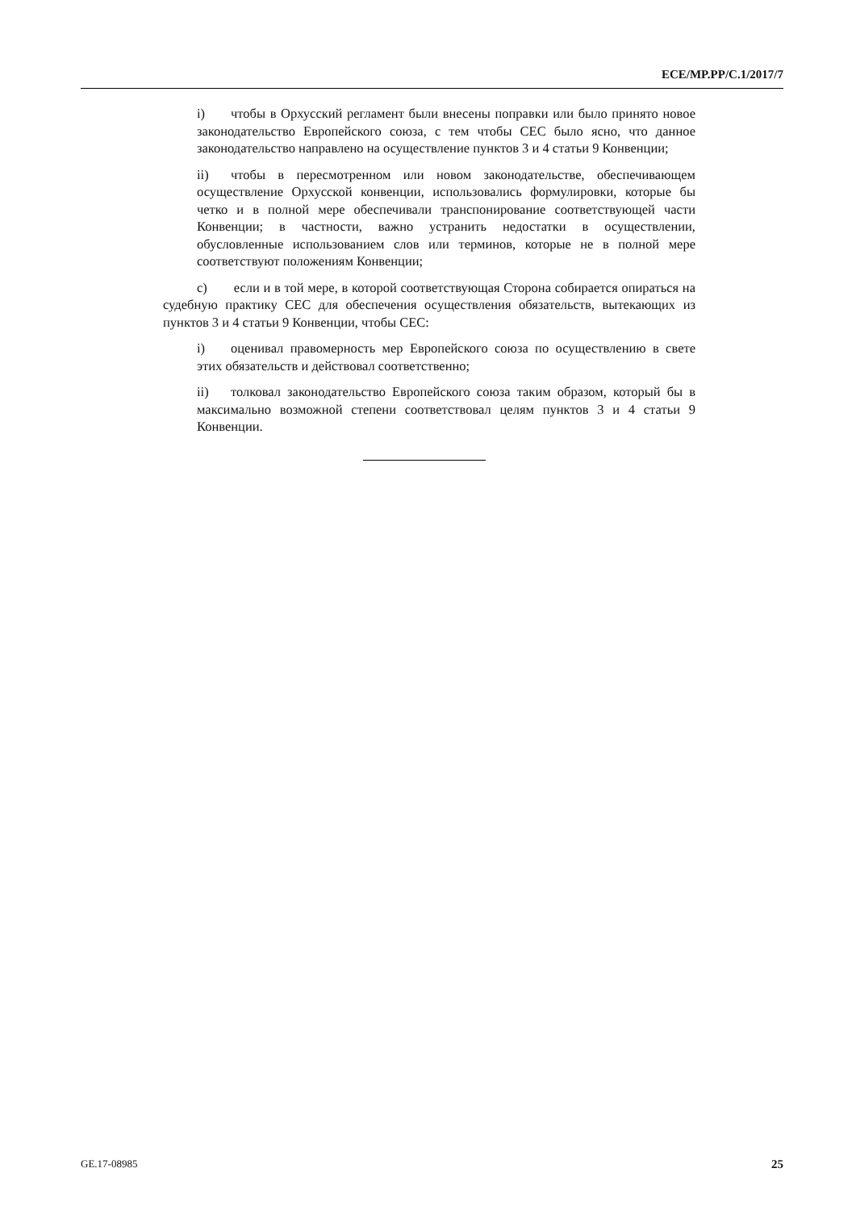ECE/MP.PP/C.1/2017/7
i) чтобы в Орхусский регламент были внесены поправки или было принято новое законодательство Европейского союза, с тем чтобы СЕС было ясно, что данное законодательство направлено на осуществление пунктов 3 и 4 статьи 9 Конвенции;
ii) чтобы в пересмотренном или новом законодательстве, обеспечивающем осуществление Орхусской конвенции, использовались формулировки, которые бы четко и в полной мере обеспечивали транспонирование соответствующей части Конвенции; в частности, важно устранить недостатки в осуществлении, обусловленные использованием слов или терминов, которые не в полной мере соответствуют положениям Конвенции;
c) если и в той мере, в которой соответствующая Сторона собирается опираться на судебную практику СЕС для обеспечения осуществления обязательств, вытекающих из пунктов 3 и 4 статьи 9 Конвенции, чтобы СЕС:
i) оценивал правомерность мер Европейского союза по осуществлению в свете этих обязательств и действовал соответственно;
ii) толковал законодательство Европейского союза таким образом, который бы в максимально возможной степени соответствовал целям пунктов 3 и 4 статьи 9 Конвенции.
GE.17-08985 25